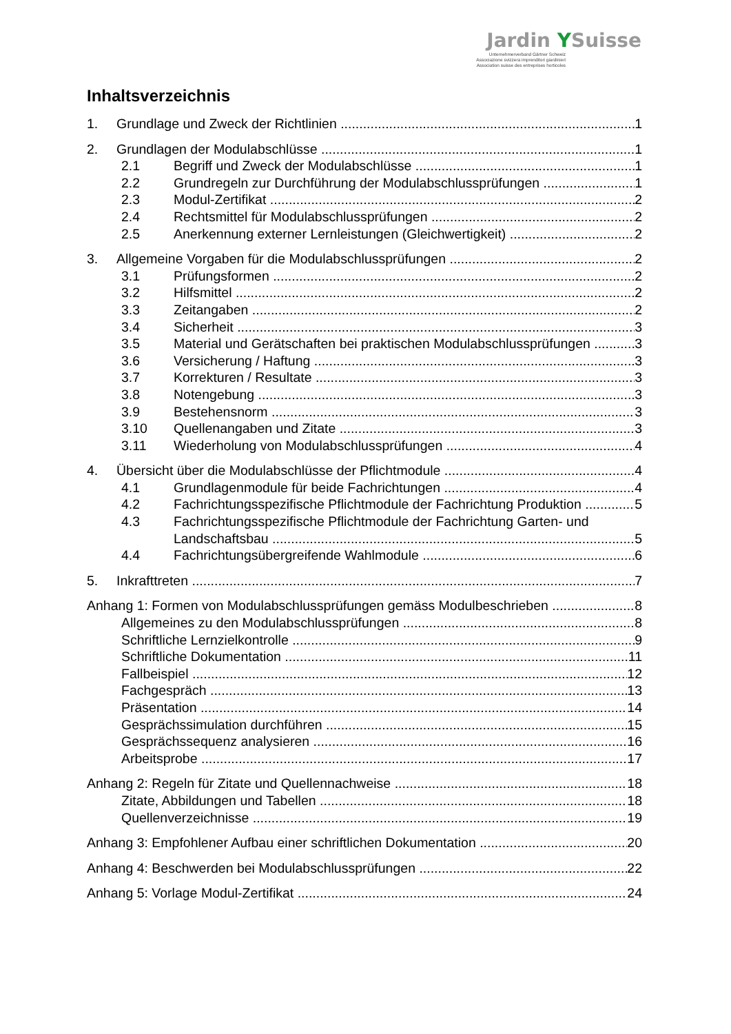Jardin YSuisse
Unternehmerverband Gärtner Schweiz
Associazione svizzera imprenditori giardinieri
Association suisse des entreprises horticoles
Inhaltsverzeichnis
1. Grundlage und Zweck der Richtlinien 1
2. Grundlagen der Modulabschlüsse 1
2.1 Begriff und Zweck der Modulabschlüsse 1
2.2 Grundregeln zur Durchführung der Modulabschlussprüfungen 1
2.3 Modul-Zertifikat 2
2.4 Rechtsmittel für Modulabschlussprüfungen 2
2.5 Anerkennung externer Lernleistungen (Gleichwertigkeit) 2
3. Allgemeine Vorgaben für die Modulabschlussprüfungen 2
3.1 Prüfungsformen 2
3.2 Hilfsmittel 2
3.3 Zeitangaben 2
3.4 Sicherheit 3
3.5 Material und Gerätschaften bei praktischen Modulabschlussprüfungen 3
3.6 Versicherung / Haftung 3
3.7 Korrekturen / Resultate 3
3.8 Notengebung 3
3.9 Bestehensnorm 3
3.10 Quellenangaben und Zitate 3
3.11 Wiederholung von Modulabschlussprüfungen 4
4. Übersicht über die Modulabschlüsse der Pflichtmodule 4
4.1 Grundlagenmodule für beide Fachrichtungen 4
4.2 Fachrichtungsspezifische Pflichtmodule der Fachrichtung Produktion 5
4.3 Fachrichtungsspezifische Pflichtmodule der Fachrichtung Garten- und
Landschaftsbau 5
4.4 Fachrichtungsübergreifende Wahlmodule 6
5. Inkrafttreten 7
Anhang 1: Formen von Modulabschlussprüfungen gemäss Modulbeschrieben 8
Allgemeines zu den Modulabschlussprüfungen 8
Schriftliche Lernzielkontrolle 9
Schriftliche Dokumentation 11
Fallbeispiel 12
Fachgespräch 13
Präsentation 14
Gesprächssimulation durchführen 15
Gesprächssequenz analysieren 16
Arbeitsprobe 17
Anhang 2: Regeln für Zitate und Quellennachweise 18
Zitate, Abbildungen und Tabellen 18
Quellenverzeichnisse 19
Anhang 3: Empfohlener Aufbau einer schriftlichen Dokumentation 20
Anhang 4: Beschwerden bei Modulabschlussprüfungen 22
Anhang 5: Vorlage Modul-Zertifikat 24